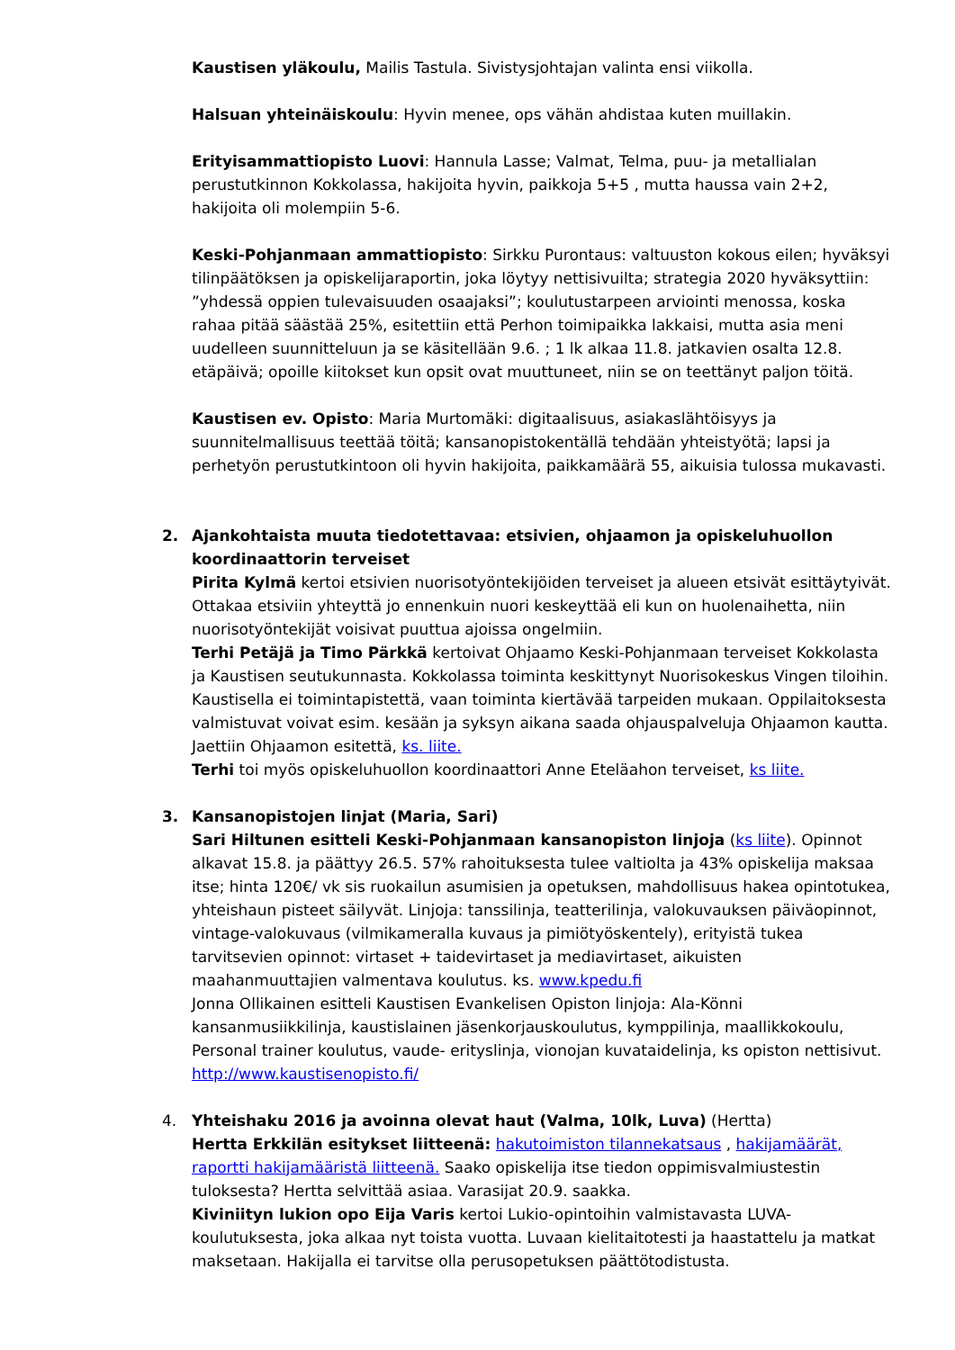Kaustisen yläkoulu, Mailis Tastula. Sivistysjohtajan valinta ensi viikolla.
Halsuan yhteinäiskoulu: Hyvin menee, ops vähän ahdistaa kuten muillakin.
Erityisammattiopisto Luovi: Hannula Lasse; Valmat, Telma, puu- ja metallialan perustutkinnon Kokkolassa, hakijoita hyvin, paikkoja 5+5 , mutta haussa vain 2+2, hakijoita oli molempiin 5-6.
Keski-Pohjanmaan ammattiopisto: Sirkku Purontaus: valtuuston kokous eilen; hyväksyi tilinpäätöksen ja opiskelijaraportin, joka löytyy nettisivuilta; strategia 2020 hyväksyttiin: ”yhdessä oppien tulevaisuuden osaajaksi”; koulutustarpeen arviointi menossa, koska rahaa pitää säästää 25%, esitettiin että Perhon toimipaikka lakkaisi, mutta asia meni uudelleen suunnitteluun ja se käsitellään 9.6. ; 1 lk alkaa 11.8. jatkavien osalta 12.8. etäpäivä; opoille kiitokset kun opsit ovat muuttuneet, niin se on teettänyt paljon töitä.
Kaustisen ev. Opisto: Maria Murtomäki: digitaalisuus, asiakaslähtöisyys ja suunnitelmallisuus teettää töitä; kansanopistokentällä tehdään yhteistyötä; lapsi ja perhetyön perustutkintoon oli hyvin hakijoita, paikkamäärä 55, aikuisia tulossa mukavasti.
2. Ajankohtaista muuta tiedotettavaa: etsivien, ohjaamon ja opiskeluhuollon koordinaattorin terveiset
Pirita Kylmä kertoi etsivien nuorisotyöntekijöiden terveiset ja alueen etsivät esittäytyivät. Ottakaa etsiviin yhteyttä jo ennenkuin nuori keskeyttää eli kun on huolenaihetta, niin nuorisotyöntekijät voisivat puuttua ajoissa ongelmiin.
Terhi Petäjä ja Timo Pärkkä kertoivat Ohjaamo Keski-Pohjanmaan terveiset Kokkolasta ja Kaustisen seutukunnasta. Kokkolassa toiminta keskittynyt Nuorisokeskus Vingen tiloihin. Kaustisella ei toimintapistettä, vaan toiminta kiertävää tarpeiden mukaan. Oppilaitoksesta valmistuvat voivat esim. kesään ja syksyn aikana saada ohjauspalveluja Ohjaamon kautta. Jaettiin Ohjaamon esitettä, ks. liite.
Terhi toi myös opiskeluhuollon koordinaattori Anne Eteläahon terveiset, ks liite.
3. Kansanopistojen linjat (Maria, Sari)
Sari Hiltunen esitteli Keski-Pohjanmaan kansanopiston linjoja (ks liite). Opinnot alkavat 15.8. ja päättyy 26.5. 57% rahoituksesta tulee valtiolta ja 43% opiskelija maksaa itse; hinta 120€/ vk sis ruokailun asumisien ja opetuksen, mahdollisuus hakea opintotukea, yhteishaun pisteet säilyvät. Linjoja: tanssilinja, teatterilinja, valokuvauksen päiväopinnot, vintage-valokuvaus (vilmikameralla kuvaus ja pimiötyöskentely), erityistä tukea tarvitsevien opinnot: virtaset + taidevirtaset ja mediavirtaset, aikuisten maahanmuuttajien valmentava koulutus. ks. www.kpedu.fi
Jonna Ollikainen esitteli Kaustisen Evankelisen Opiston linjoja: Ala-Könni kansanmusiikkilinja, kaustislainen jäsenkorjauskoulutus, kymppilinja, maallikkokoulu, Personal trainer koulutus, vaude- erityslinja, vionojan kuvataidelinja, ks opiston nettisivut.
http://www.kaustisenopisto.fi/
4. Yhteishaku 2016 ja avoinna olevat haut (Valma, 10lk, Luva) (Hertta)
Hertta Erkkilän esitykset liitteenä: hakutoimiston tilannekatsaus , hakijamäärät, raportti hakijamääristä liitteenä. Saako opiskelija itse tiedon oppimisvalmiustestin tuloksesta? Hertta selvittää asiaa. Varasijat 20.9. saakka.
Kiviniityn lukion opo Eija Varis kertoi Lukio-opintoihin valmistavasta LUVA-koulutuksesta, joka alkaa nyt toista vuotta. Luvaan kielitaitotesti ja haastattelu ja matkat maksetaan. Hakijalla ei tarvitse olla perusopetuksen päättötodistusta.